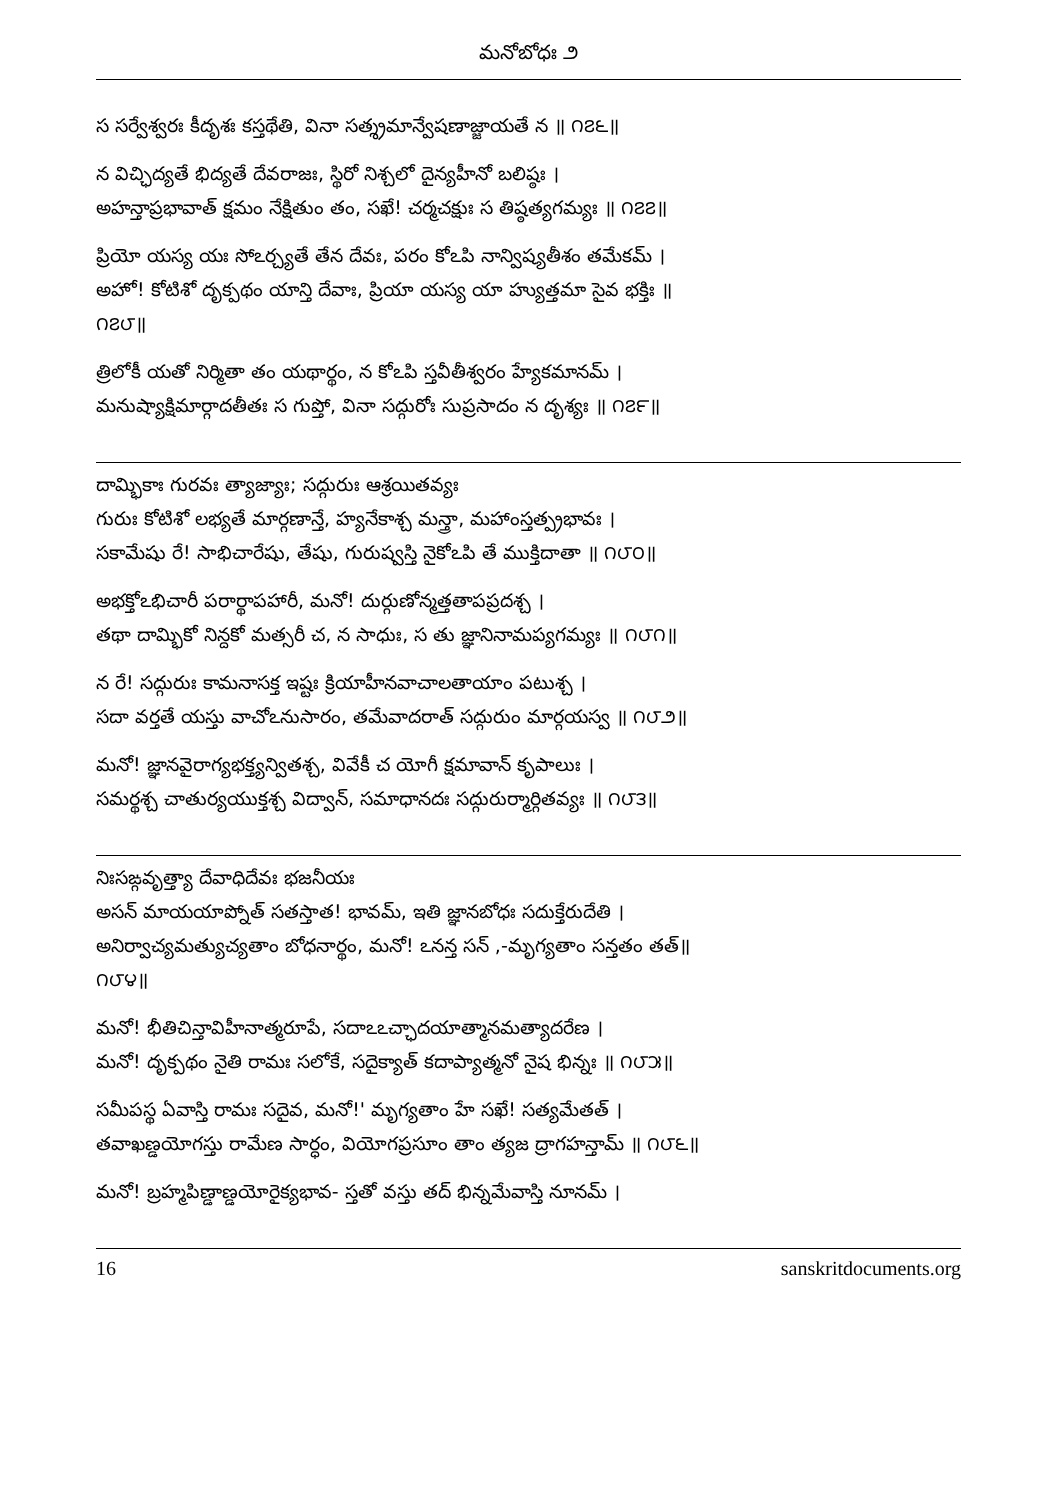మనోబోధః ౨
స సర్వేశ్వరః కీదృశః కస్తథేతి, వినా సత్శ్రమాన్వేషణాజ్జాయతే న ॥ ౧౭౬॥
న విచ్ఛిద్యతే భిద్యతే దేవరాజః, స్థిరో నిశ్చలో దైన్యహీనో బలిష్ఠః ।
అహన్తాప్రభావాత్ క్షమం నేక్షితుం తం, సఖే! చర్మచక్షుః స తిష్ఠత్యగమ్యః ॥ ౧౭౭॥
ప్రియో యస్య యః సోఽర్చ్యతే తేన దేవః, పరం కోఽపి నాన్విష్యతీశం తమేకమ్ ।
అహో! కోటిశో దృక్పథం యాన్తి దేవాః, ప్రియా యస్య యా హ్యుత్తమా సైవ భక్తిః ॥
౧౭౮॥
త్రిలోకీ యతో నిర్మితా తం యథార్థం, న కోఽపి స్తవీతీశ్వరం హ్యేకమానమ్ ।
మనుష్యాక్షిమార్గాదతీతః స గుప్తో, వినా సద్గురోః సుప్రసాదం న దృశ్యః ॥ ౧౭౯॥
దామ్భికాః గురవః త్యాజ్యాః; సద్గురుః ఆశ్రయితవ్యః
గురుః కోటిశో లభ్యతే మార్గణాన్తే, హ్యనేకాశ్చ మన్త్రా, మహాంస్తత్ప్రభావః ।
సకామేషు రే! సాభిచారేషు, తేషు, గురుష్వస్తి నైకోఽపి తే ముక్తిదాతా ॥ ౧౮౦॥
అభక్తోఽభిచారీ పరార్థాపహారీ, మనో! దుర్గుణోన్మత్తతాపప్రదశ్చ ।
తథా దామ్భికో నిన్దకో మత్సరీ చ, న సాధుః, స తు జ్ఞానినామప్యగమ్యః ॥ ౧౮౧॥
న రే! సద్గురుః కామనాసక్త ఇష్టః క్రియాహీనవాచాలతాయాం పటుశ్చ ।
సదా వర్తతే యస్తు వాచోఽనుసారం, తమేవాదరాత్ సద్గురుం మార్గయస్వ ॥ ౧౮౨॥
మనో! జ్ఞానవైరాగ్యభక్త్యన్వితశ్చ, వివేకీ చ యోగీ క్షమావాన్ కృపాలుః ।
సమర్థశ్చ చాతుర్యయుక్తశ్చ విద్వాన్, సమాధానదః సద్గురుర్మార్గితవ్యః ॥ ౧౮౩॥
నిఃసఙ్గవృత్త్యా దేవాధిదేవః భజనీయః
అసన్ మాయయాప్నోత్ సతస్తాత! భావమ్, ఇతి జ్ఞానబోధః సదుక్తేరుదేతి ।
అనిర్వాచ్యమత్యుచ్యతాం బోధనార్థం, మనో! ఽనన్త సన్ ,-మృగ్యతాం సన్తతం తత్॥
౧౮౪॥
మనో! భీతిచిన్తావిహీనాత్మరూపే, సదాఽఽచ్ఛాదయాత్మానమత్యాదరేణ ।
మనో! దృక్పథం నైతి రామః సలోకే, సదైక్యాత్ కదాప్యాత్మనో నైష భిన్నః ॥ ౧౮౫॥
సమీపస్థ ఏవాస్తి రామః సదైవ, మనో!' మృగ్యతాం హే సఖే! సత్యమేతత్ ।
తవాఖణ్డయోగస్తు రామేణ సార్ధం, వియోగప్రసూం తాం త్యజ ద్రాగహన్తామ్ ॥ ౧౮౬॥
మనో! బ్రహ్మపిణ్డాణ్డయోరైక్యభావ- స్తతో వస్తు తద్ భిన్నమేవాస్తి నూనమ్ ।
16 sanskritdocuments.org